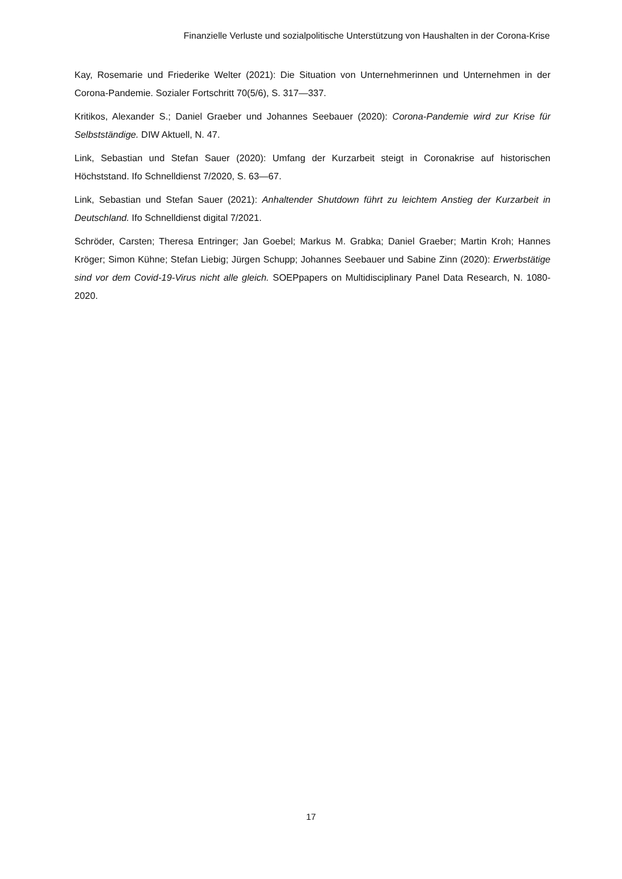Finanzielle Verluste und sozialpolitische Unterstützung von Haushalten in der Corona-Krise
Kay, Rosemarie und Friederike Welter (2021): Die Situation von Unternehmerinnen und Unternehmen in der Corona-Pandemie. Sozialer Fortschritt 70(5/6), S. 317—337.
Kritikos, Alexander S.; Daniel Graeber und Johannes Seebauer (2020): Corona-Pandemie wird zur Krise für Selbstständige. DIW Aktuell, N. 47.
Link, Sebastian und Stefan Sauer (2020): Umfang der Kurzarbeit steigt in Coronakrise auf histori­schen Höchststand. Ifo Schnelldienst 7/2020, S. 63—67.
Link, Sebastian und Stefan Sauer (2021): Anhaltender Shutdown führt zu leichtem Anstieg der Kurz­arbeit in Deutschland. Ifo Schnelldienst digital 7/2021.
Schröder, Carsten; Theresa Entringer; Jan Goebel; Markus M. Grabka; Daniel Graeber; Martin Kroh; Hannes Kröger; Simon Kühne; Stefan Liebig; Jürgen Schupp; Johannes Seebauer und Sabine Zinn (2020): Erwerbstätige sind vor dem Covid-19-Virus nicht alle gleich. SOEPpapers on Multidisciplinary Panel Data Research, N. 1080-2020.
17